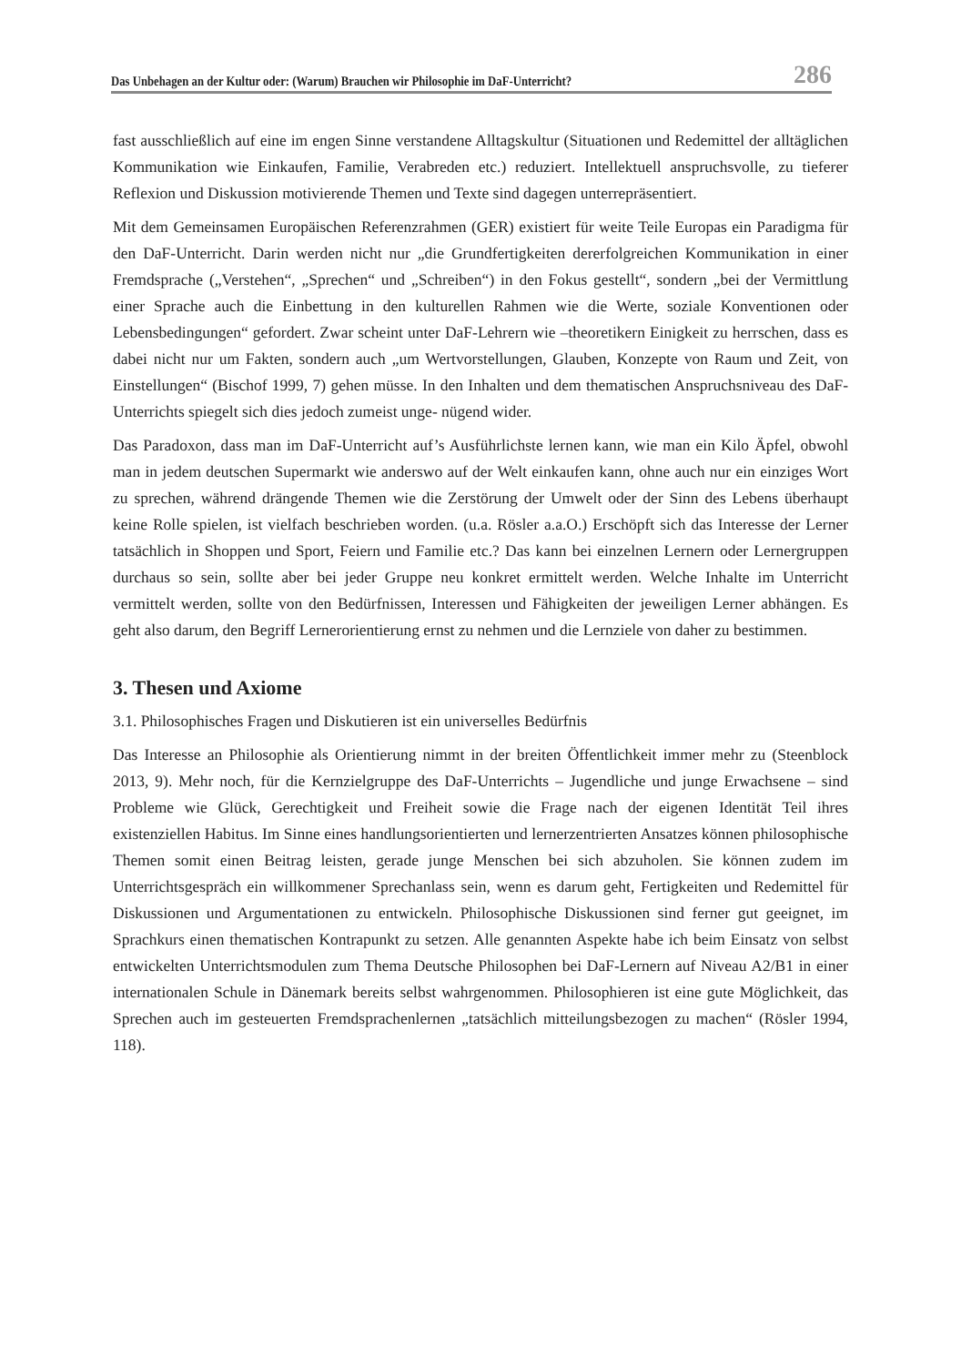Das Unbehagen an der Kultur oder: (Warum) Brauchen wir Philosophie im DaF-Unterricht? 286
fast ausschließlich auf eine im engen Sinne verstandene Alltagskultur (Situationen und Redemittel der alltäglichen Kommunikation wie Einkaufen, Familie, Verabreden etc.) reduziert. Intellektuell anspruchsvolle, zu tieferer Reflexion und Diskussion motivierende Themen und Texte sind dagegen unterrepräsentiert.
Mit dem Gemeinsamen Europäischen Referenzrahmen (GER) existiert für weite Teile Europas ein Paradigma für den DaF-Unterricht. Darin werden nicht nur „die Grundfertigkeiten dererfolgreichen Kommunikation in einer Fremdsprache („Verstehen“, „Sprechen“ und „Schreiben“) in den Fokus gestellt“, sondern „bei der Vermittlung einer Sprache auch die Einbettung in den kulturellen Rahmen wie die Werte, soziale Konventionen oder Lebensbedingungen“ gefordert. Zwar scheint unter DaF-Lehrern wie –theoretikern Einigkeit zu herrschen, dass es dabei nicht nur um Fakten, sondern auch „um Wertvorstellungen, Glauben, Konzepte von Raum und Zeit, von Einstellungen“ (Bischof 1999, 7) gehen müsse. In den Inhalten und dem thematischen Anspruchsniveau des DaF-Unterrichts spiegelt sich dies jedoch zumeist unge- nügend wider.
Das Paradoxon, dass man im DaF-Unterricht auf’s Ausführlichste lernen kann, wie man ein Kilo Äpfel, obwohl man in jedem deutschen Supermarkt wie anderswo auf der Welt einkaufen kann, ohne auch nur ein einziges Wort zu sprechen, während drängende Themen wie die Zerstörung der Umwelt oder der Sinn des Lebens überhaupt keine Rolle spielen, ist vielfach beschrieben worden. (u.a. Rösler a.a.O.) Erschöpft sich das Interesse der Lerner tatsächlich in Shoppen und Sport, Feiern und Familie etc.? Das kann bei einzelnen Lernern oder Lernergruppen durchaus so sein, sollte aber bei jeder Gruppe neu konkret ermittelt werden. Welche Inhalte im Unterricht vermittelt werden, sollte von den Bedürfnissen, Interessen und Fähigkeiten der jeweiligen Lerner abhängen. Es geht also darum, den Begriff Lernerorientierung ernst zu nehmen und die Lernziele von daher zu bestimmen.
3. Thesen und Axiome
3.1. Philosophisches Fragen und Diskutieren ist ein universelles Bedürfnis
Das Interesse an Philosophie als Orientierung nimmt in der breiten Öffentlichkeit immer mehr zu (Steenblock 2013, 9). Mehr noch, für die Kernzielgruppe des DaF-Unterrichts – Jugendliche und junge Erwachsene – sind Probleme wie Glück, Gerechtigkeit und Freiheit sowie die Frage nach der eigenen Identität Teil ihres existenziellen Habitus. Im Sinne eines handlungsorientierten und lernerzentrierten Ansatzes können philosophische Themen somit einen Beitrag leisten, gerade junge Menschen bei sich abzuholen. Sie können zudem im Unterrichtsgespräch ein willkommener Sprechanlass sein, wenn es darum geht, Fertigkeiten und Redemittel für Diskussionen und Argumentationen zu entwickeln. Philosophische Diskussionen sind ferner gut geeignet, im Sprachkurs einen thematischen Kontrapunkt zu setzen. Alle genannten Aspekte habe ich beim Einsatz von selbst entwickelten Unterrichtsmodulen zum Thema Deutsche Philosophen bei DaF-Lernern auf Niveau A2/B1 in einer internationalen Schule in Dänemark bereits selbst wahrgenommen. Philosophieren ist eine gute Möglichkeit, das Sprechen auch im gesteuerten Fremdsprachenlernen „tatsächlich mitteilungsbezogen zu machen“ (Rösler 1994, 118).